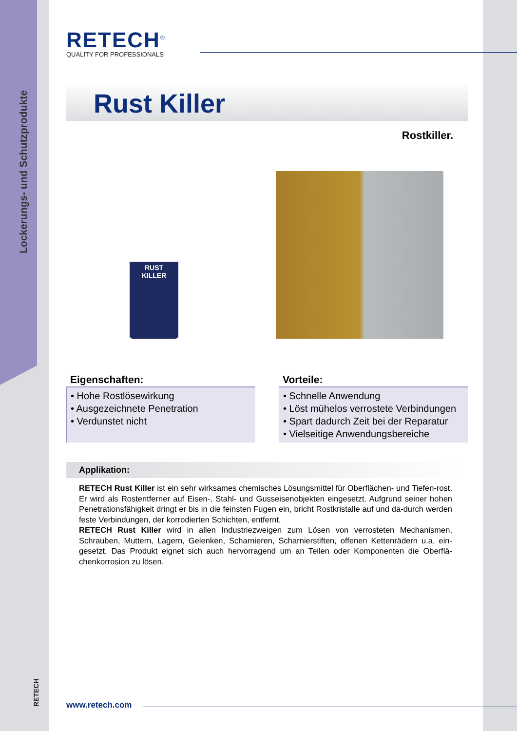Lockerungs- und Schutzprodukte
RETECH
RETECH<sup>®</sup>
QUALITY FOR PROFESSIONALS
Rust Killer
Rostkiller.
RUST
KILLER
Eigenschaften:
• Hohe Rostlösewirkung
• Ausgezeichnete Penetration
• Verdunstet nicht
Vorteile:
• Schnelle Anwendung
• Löst mühelos verrostete Verbindungen
• Spart dadurch Zeit bei der Reparatur
• Vielseitige Anwendungsbereiche
Applikation:
RETECH Rust Killer ist ein sehr wirksames chemisches Lösungsmittel für Oberflächen- und Tiefen-rost. Er wird als Rostentferner auf Eisen-, Stahl- und Gusseisenobjekten eingesetzt. Aufgrund seiner hohen Penetrationsfähigkeit dringt er bis in die feinsten Fugen ein, bricht Rostkristalle auf und da-durch werden feste Verbindungen, der korrodierten Schichten, entfernt.
RETECH Rust Killer wird in allen Industriezweigen zum Lösen von verrosteten Mechanismen, Schrauben, Muttern, Lagern, Gelenken, Scharnieren, Scharnierstiften, offenen Kettenrädern u.a. ein-gesetzt. Das Produkt eignet sich auch hervorragend um an Teilen oder Komponenten die Oberflä-chenkorrosion zu lösen.
www.retech.com